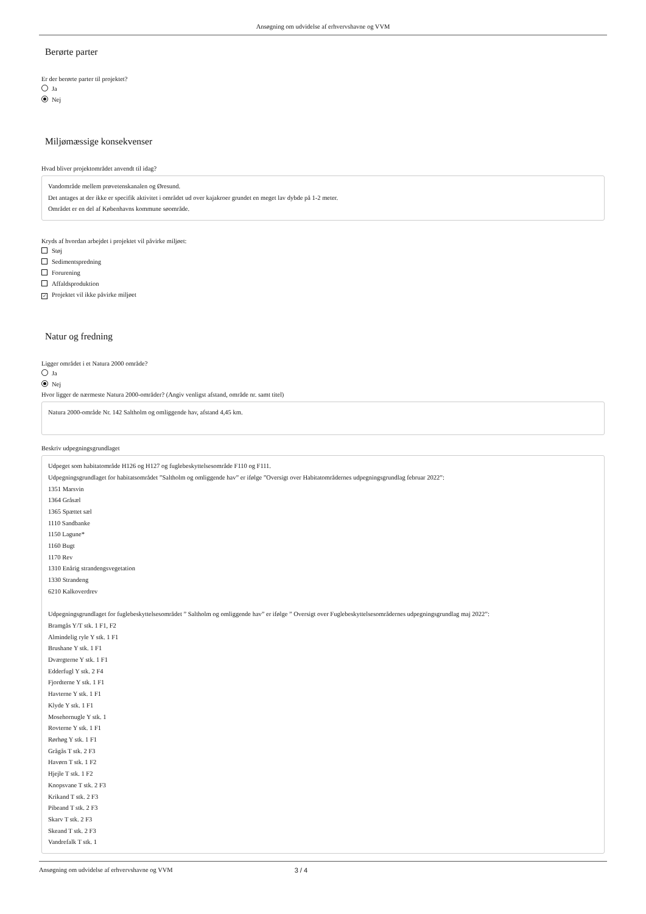Ansøgning om udvidelse af erhvervshavne og VVM
Berørte parter
Er der berørte parter til projektet?
Ja
Nej
Miljømæssige konsekvenser
Hvad bliver projektområdet anvendt til idag?
Vandområde mellem prøvetenskanalen og Øresund.
Det antages at der ikke er specifik aktivitet i området ud over kajakroer grundet en meget lav dybde på 1-2 meter.
Området er en del af Københavns kommune søområde.
Kryds af hvordan arbejdet i projektet vil påvirke miljøet:
Støj
Sedimentspredning
Forurening
Affaldsproduktion
✓ Projektet vil ikke påvirke miljøet
Natur og fredning
Ligger området i et Natura 2000 område?
Ja
Nej
Hvor ligger de nærmeste Natura 2000-områder? (Angiv venligst afstand, område nr. samt titel)
Natura 2000-område Nr. 142 Saltholm og omliggende hav, afstand 4,45 km.
Beskriv udpegningsgrundlaget
Udpeget som habitatområde H126 og H127 og fuglebeskyttelsesområde F110 og F111.
Udpegningsgrundlaget for habitatsområdet ”Saltholm og omliggende hav” er ifølge ”Oversigt over Habitatområdernes udpegningsgrundlag februar 2022”:
1351 Marsvin
1364 Gråsæl
1365 Spættet sæl
1110 Sandbanke
1150 Lagune*
1160 Bugt
1170 Rev
1310 Enårig strandengsvegetation
1330 Strandeng
6210 Kalkoverdrev
Udpegningsgrundlaget for fuglebeskyttelsesområdet ” Saltholm og omliggende hav” er ifølge ” Oversigt over Fuglebeskyttelsesområdernes udpegningsgrundlag maj 2022”:
Bramgås Y/T stk. 1 F1, F2
Almindelig ryle Y stk. 1 F1
Brushane Y stk. 1 F1
Dværgterne Y stk. 1 F1
Edderfugl Y stk. 2 F4
Fjordterne Y stk. 1 F1
Havterne Y stk. 1 F1
Klyde Y stk. 1 F1
Mosehornugle Y stk. 1
Rovterne Y stk. 1 F1
Rørhøg Y stk. 1 F1
Grågås T stk. 2 F3
Havørn T stk. 1 F2
Hjejle T stk. 1 F2
Knopsvane T stk. 2 F3
Krikand T stk. 2 F3
Pibeand T stk. 2 F3
Skarv T stk. 2 F3
Skeand T stk. 2 F3
Vandrefalk T stk. 1
Ansøgning om udvidelse af erhvervshavne og VVM 3 / 4